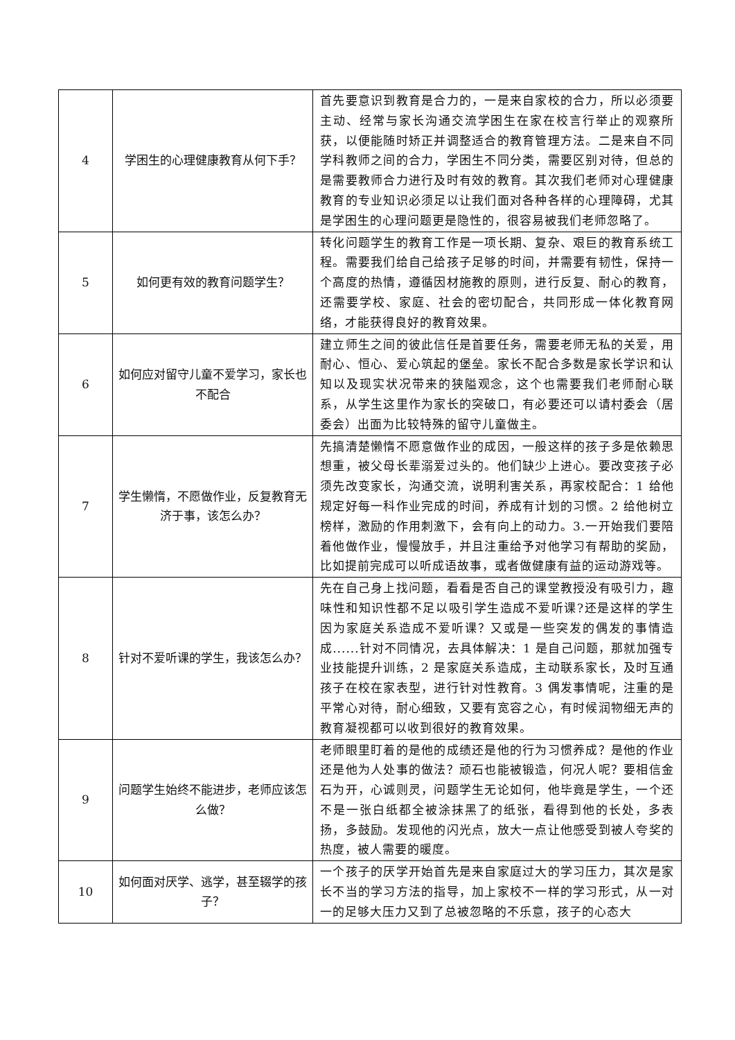| 4 | 学困生的心理健康教育从何下手？ | 首先要意识到教育是合力的，一是来自家校的合力，所以必须要主动、经常与家长沟通交流学困生在家在校言行举止的观察所获，以便能随时矫正并调整适合的教育管理方法。二是来自不同学科教师之间的合力，学困生不同分类，需要区别对待，但总的是需要教师合力进行及时有效的教育。其次我们老师对心理健康教育的专业知识必须足以让我们面对各种各样的心理障碍，尤其是学困生的心理问题更是隐性的，很容易被我们老师忽略了。 |
| 5 | 如何更有效的教育问题学生？ | 转化问题学生的教育工作是一项长期、复杂、艰巨的教育系统工程。需要我们给自己给孩子足够的时间，并需要有韧性，保持一个高度的热情，遵循因材施教的原则，进行反复、耐心的教育，还需要学校、家庭、社会的密切配合，共同形成一体化教育网络，才能获得良好的教育效果。 |
| 6 | 如何应对留守儿童不爱学习，家长也不配合 | 建立师生之间的彼此信任是首要任务，需要老师无私的关爱，用耐心、恒心、爱心筑起的堡垒。家长不配合多数是家长学识和认知以及现实状况带来的狭隘观念，这个也需要我们老师耐心联系，从学生这里作为家长的突破口，有必要还可以请村委会（居委会）出面为比较特殊的留守儿童做主。 |
| 7 | 学生懒惰，不愿做作业，反复教育无济于事，该怎么办？ | 先搞清楚懒惰不愿意做作业的成因，一般这样的孩子多是依赖思想重，被父母长辈溺爱过头的。他们缺少上进心。要改变孩子必须先改变家长，沟通交流，说明利害关系，再家校配合：1 给他规定好每一科作业完成的时间，养成有计划的习惯。2 给他树立榜样，激励的作用刺激下，会有向上的动力。3.一开始我们要陪着他做作业，慢慢放手，并且注重给予对他学习有帮助的奖励，比如提前完成可以听成语故事，或者做健康有益的运动游戏等。 |
| 8 | 针对不爱听课的学生，我该怎么办？ | 先在自己身上找问题，看看是否自己的课堂教授没有吸引力，趣味性和知识性都不足以吸引学生造成不爱听课?还是这样的学生因为家庭关系造成不爱听课？又或是一些突发的偶发的事情造成......针对不同情况，去具体解决：1 是自己问题，那就加强专业技能提升训练，2 是家庭关系造成，主动联系家长，及时互通孩子在校在家表型，进行针对性教育。3 偶发事情呢，注重的是平常心对待，耐心细致，又要有宽容之心，有时候润物细无声的教育凝视都可以收到很好的教育效果。 |
| 9 | 问题学生始终不能进步，老师应该怎么做？ | 老师眼里盯着的是他的成绩还是他的行为习惯养成？是他的作业还是他为人处事的做法？顽石也能被锻造，何况人呢？要相信金石为开，心诚则灵，问题学生无论如何，他毕竟是学生，一个还不是一张白纸都全被涂抹黑了的纸张，看得到他的长处，多表扬，多鼓励。发现他的闪光点，放大一点让他感受到被人夸奖的热度，被人需要的暖度。 |
| 10 | 如何面对厌学、逃学，甚至辍学的孩子？ | 一个孩子的厌学开始首先是来自家庭过大的学习压力，其次是家长不当的学习方法的指导，加上家校不一样的学习形式，从一对一的足够大压力又到了总被忽略的不乐意，孩子的心态大 |